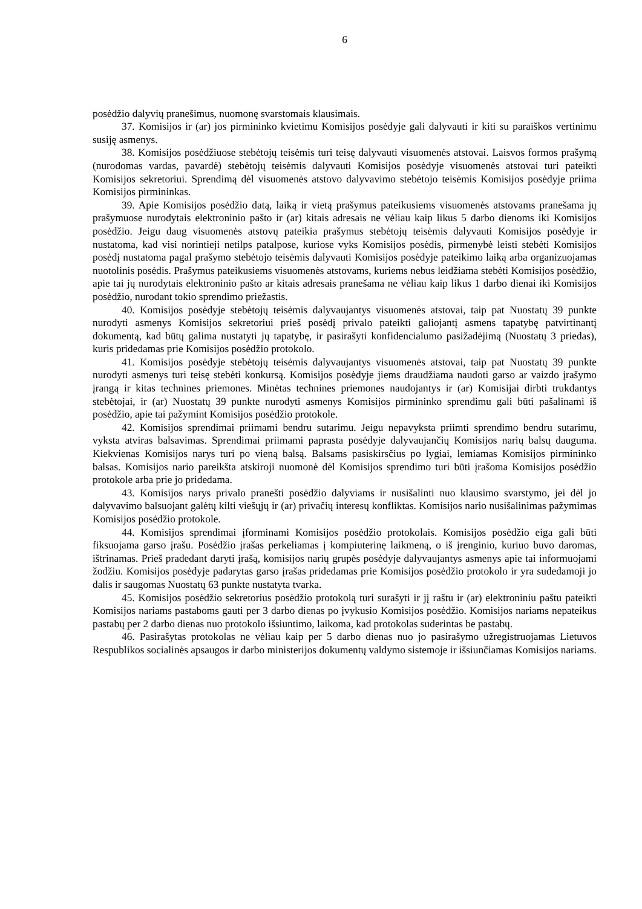6
posėdžio dalyvių pranešimus, nuomonę svarstomais klausimais.
37. Komisijos ir (ar) jos pirmininko kvietimu Komisijos posėdyje gali dalyvauti ir kiti su paraiškos vertinimu susiję asmenys.
38. Komisijos posėdžiuose stebėtojų teisėmis turi teisę dalyvauti visuomenės atstovai. Laisvos formos prašymą (nurodomas vardas, pavardė) stebėtojų teisėmis dalyvauti Komisijos posėdyje visuomenės atstovai turi pateikti Komisijos sekretoriui. Sprendimą dėl visuomenės atstovo dalyvavimo stebėtojo teisėmis Komisijos posėdyje priima Komisijos pirmininkas.
39. Apie Komisijos posėdžio datą, laiką ir vietą prašymus pateikusiems visuomenės atstovams pranešama jų prašymuose nurodytais elektroninio pašto ir (ar) kitais adresais ne vėliau kaip likus 5 darbo dienoms iki Komisijos posėdžio. Jeigu daug visuomenės atstovų pateikia prašymus stebėtojų teisėmis dalyvauti Komisijos posėdyje ir nustatoma, kad visi norintieji netilps patalpose, kuriose vyks Komisijos posėdis, pirmenybė leisti stebėti Komisijos posėdį nustatoma pagal prašymo stebėtojo teisėmis dalyvauti Komisijos posėdyje pateikimo laiką arba organizuojamas nuotolinis posėdis. Prašymus pateikusiems visuomenės atstovams, kuriems nebus leidžiama stebėti Komisijos posėdžio, apie tai jų nurodytais elektroninio pašto ar kitais adresais pranešama ne vėliau kaip likus 1 darbo dienai iki Komisijos posėdžio, nurodant tokio sprendimo priežastis.
40. Komisijos posėdyje stebėtojų teisėmis dalyvaujantys visuomenės atstovai, taip pat Nuostatų 39 punkte nurodyti asmenys Komisijos sekretoriui prieš posėdį privalo pateikti galiojantį asmens tapatybę patvirtinantį dokumentą, kad būtų galima nustatyti jų tapatybę, ir pasirašyti konfidencialumo pasižadėjimą (Nuostatų 3 priedas), kuris pridedamas prie Komisijos posėdžio protokolo.
41. Komisijos posėdyje stebėtojų teisėmis dalyvaujantys visuomenės atstovai, taip pat Nuostatų 39 punkte nurodyti asmenys turi teisę stebėti konkursą. Komisijos posėdyje jiems draudžiama naudoti garso ar vaizdo įrašymo įrangą ir kitas technines priemones. Minėtas technines priemones naudojantys ir (ar) Komisijai dirbti trukdantys stebėtojai, ir (ar) Nuostatų 39 punkte nurodyti asmenys Komisijos pirmininko sprendimu gali būti pašalinami iš posėdžio, apie tai pažymint Komisijos posėdžio protokole.
42. Komisijos sprendimai priimami bendru sutarimu. Jeigu nepavyksta priimti sprendimo bendru sutarimu, vyksta atviras balsavimas. Sprendimai priimami paprasta posėdyje dalyvaujančių Komisijos narių balsų dauguma. Kiekvienas Komisijos narys turi po vieną balsą. Balsams pasiskirsčius po lygiai, lemiamas Komisijos pirmininko balsas. Komisijos nario pareikšta atskiroji nuomonė dėl Komisijos sprendimo turi būti įrašoma Komisijos posėdžio protokole arba prie jo pridedama.
43. Komisijos narys privalo pranešti posėdžio dalyviams ir nusišalinti nuo klausimo svarstymo, jei dėl jo dalyvavimo balsuojant galėtų kilti viešųjų ir (ar) privačių interesų konfliktas. Komisijos nario nusišalinimas pažymimas Komisijos posėdžio protokole.
44. Komisijos sprendimai įforminami Komisijos posėdžio protokolais. Komisijos posėdžio eiga gali būti fiksuojama garso įrašu. Posėdžio įrašas perkeliamas į kompiuterinę laikmeną, o iš įrenginio, kuriuo buvo daromas, ištrinamas. Prieš pradedant daryti įrašą, komisijos narių grupės posėdyje dalyvaujantys asmenys apie tai informuojami žodžiu. Komisijos posėdyje padarytas garso įrašas pridedamas prie Komisijos posėdžio protokolo ir yra sudedamoji jo dalis ir saugomas Nuostatų 63 punkte nustatyta tvarka.
45. Komisijos posėdžio sekretorius posėdžio protokolą turi surašyti ir jį raštu ir (ar) elektroniniu paštu pateikti Komisijos nariams pastaboms gauti per 3 darbo dienas po įvykusio Komisijos posėdžio. Komisijos nariams nepateikus pastabų per 2 darbo dienas nuo protokolo išsiuntimo, laikoma, kad protokolas suderintas be pastabų.
46. Pasirašytas protokolas ne vėliau kaip per 5 darbo dienas nuo jo pasirašymo užregistruojamas Lietuvos Respublikos socialinės apsaugos ir darbo ministerijos dokumentų valdymo sistemoje ir išsiunčiamas Komisijos nariams.